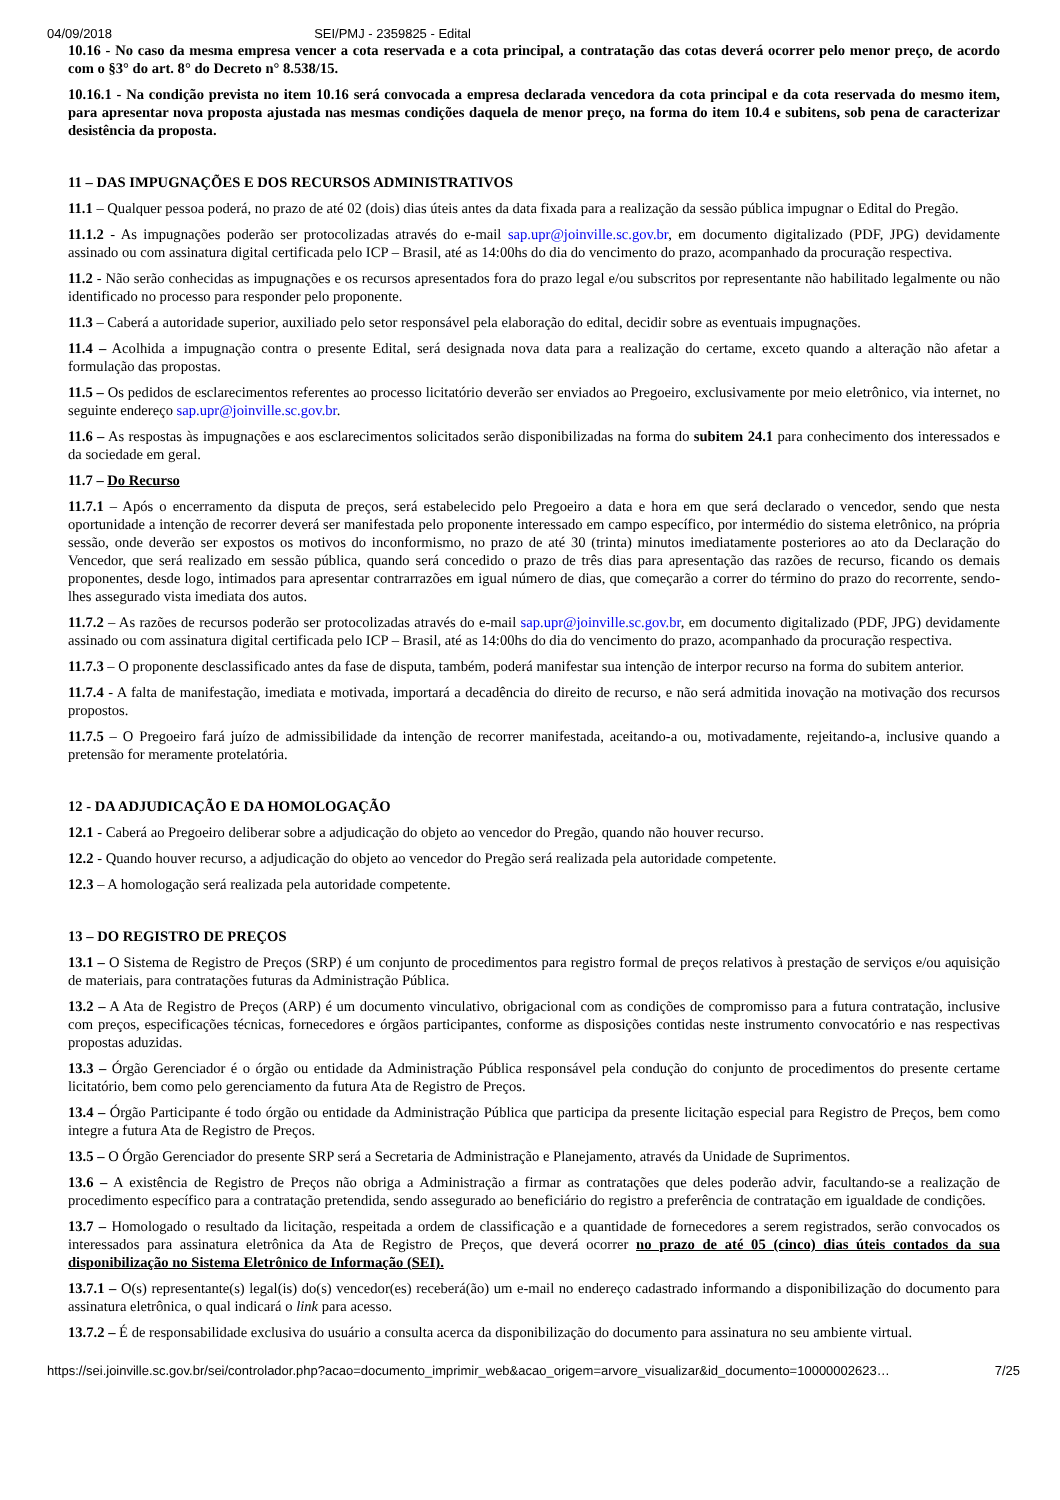04/09/2018 SEI/PMJ - 2359825 - Edital
10.16 - No caso da mesma empresa vencer a cota reservada e a cota principal, a contratação das cotas deverá ocorrer pelo menor preço, de acordo com o §3° do art. 8° do Decreto n° 8.538/15.
10.16.1 - Na condição prevista no item 10.16 será convocada a empresa declarada vencedora da cota principal e da cota reservada do mesmo item, para apresentar nova proposta ajustada nas mesmas condições daquela de menor preço, na forma do item 10.4 e subitens, sob pena de caracterizar desistência da proposta.
11 – DAS IMPUGNAÇÕES E DOS RECURSOS ADMINISTRATIVOS
11.1 – Qualquer pessoa poderá, no prazo de até 02 (dois) dias úteis antes da data fixada para a realização da sessão pública impugnar o Edital do Pregão.
11.1.2 - As impugnações poderão ser protocolizadas através do e-mail sap.upr@joinville.sc.gov.br, em documento digitalizado (PDF, JPG) devidamente assinado ou com assinatura digital certificada pelo ICP – Brasil, até as 14:00hs do dia do vencimento do prazo, acompanhado da procuração respectiva.
11.2 - Não serão conhecidas as impugnações e os recursos apresentados fora do prazo legal e/ou subscritos por representante não habilitado legalmente ou não identificado no processo para responder pelo proponente.
11.3 – Caberá a autoridade superior, auxiliado pelo setor responsável pela elaboração do edital, decidir sobre as eventuais impugnações.
11.4 – Acolhida a impugnação contra o presente Edital, será designada nova data para a realização do certame, exceto quando a alteração não afetar a formulação das propostas.
11.5 – Os pedidos de esclarecimentos referentes ao processo licitatório deverão ser enviados ao Pregoeiro, exclusivamente por meio eletrônico, via internet, no seguinte endereço sap.upr@joinville.sc.gov.br.
11.6 – As respostas às impugnações e aos esclarecimentos solicitados serão disponibilizadas na forma do subitem 24.1 para conhecimento dos interessados e da sociedade em geral.
11.7 – Do Recurso
11.7.1 – Após o encerramento da disputa de preços, será estabelecido pelo Pregoeiro a data e hora em que será declarado o vencedor, sendo que nesta oportunidade a intenção de recorrer deverá ser manifestada pelo proponente interessado em campo específico, por intermédio do sistema eletrônico, na própria sessão, onde deverão ser expostos os motivos do inconformismo, no prazo de até 30 (trinta) minutos imediatamente posteriores ao ato da Declaração do Vencedor, que será realizado em sessão pública, quando será concedido o prazo de três dias para apresentação das razões de recurso, ficando os demais proponentes, desde logo, intimados para apresentar contrarrazões em igual número de dias, que começarão a correr do término do prazo do recorrente, sendo-lhes assegurado vista imediata dos autos.
11.7.2 – As razões de recursos poderão ser protocolizadas através do e-mail sap.upr@joinville.sc.gov.br, em documento digitalizado (PDF, JPG) devidamente assinado ou com assinatura digital certificada pelo ICP – Brasil, até as 14:00hs do dia do vencimento do prazo, acompanhado da procuração respectiva.
11.7.3 – O proponente desclassificado antes da fase de disputa, também, poderá manifestar sua intenção de interpor recurso na forma do subitem anterior.
11.7.4 - A falta de manifestação, imediata e motivada, importará a decadência do direito de recurso, e não será admitida inovação na motivação dos recursos propostos.
11.7.5 – O Pregoeiro fará juízo de admissibilidade da intenção de recorrer manifestada, aceitando-a ou, motivadamente, rejeitando-a, inclusive quando a pretensão for meramente protelatória.
12 - DA ADJUDICAÇÃO E DA HOMOLOGAÇÃO
12.1 - Caberá ao Pregoeiro deliberar sobre a adjudicação do objeto ao vencedor do Pregão, quando não houver recurso.
12.2 - Quando houver recurso, a adjudicação do objeto ao vencedor do Pregão será realizada pela autoridade competente.
12.3 – A homologação será realizada pela autoridade competente.
13 – DO REGISTRO DE PREÇOS
13.1 – O Sistema de Registro de Preços (SRP) é um conjunto de procedimentos para registro formal de preços relativos à prestação de serviços e/ou aquisição de materiais, para contratações futuras da Administração Pública.
13.2 – A Ata de Registro de Preços (ARP) é um documento vinculativo, obrigacional com as condições de compromisso para a futura contratação, inclusive com preços, especificações técnicas, fornecedores e órgãos participantes, conforme as disposições contidas neste instrumento convocatório e nas respectivas propostas aduzidas.
13.3 – Órgão Gerenciador é o órgão ou entidade da Administração Pública responsável pela condução do conjunto de procedimentos do presente certame licitatório, bem como pelo gerenciamento da futura Ata de Registro de Preços.
13.4 – Órgão Participante é todo órgão ou entidade da Administração Pública que participa da presente licitação especial para Registro de Preços, bem como integre a futura Ata de Registro de Preços.
13.5 – O Órgão Gerenciador do presente SRP será a Secretaria de Administração e Planejamento, através da Unidade de Suprimentos.
13.6 – A existência de Registro de Preços não obriga a Administração a firmar as contratações que deles poderão advir, facultando-se a realização de procedimento específico para a contratação pretendida, sendo assegurado ao beneficiário do registro a preferência de contratação em igualdade de condições.
13.7 – Homologado o resultado da licitação, respeitada a ordem de classificação e a quantidade de fornecedores a serem registrados, serão convocados os interessados para assinatura eletrônica da Ata de Registro de Preços, que deverá ocorrer no prazo de até 05 (cinco) dias úteis contados da sua disponibilização no Sistema Eletrônico de Informação (SEI).
13.7.1 – O(s) representante(s) legal(is) do(s) vencedor(es) receberá(ão) um e-mail no endereço cadastrado informando a disponibilização do documento para assinatura eletrônica, o qual indicará o link para acesso.
13.7.2 – É de responsabilidade exclusiva do usuário a consulta acerca da disponibilização do documento para assinatura no seu ambiente virtual.
https://sei.joinville.sc.gov.br/sei/controlador.php?acao=documento_imprimir_web&acao_origem=arvore_visualizar&id_documento=10000002623… 7/25